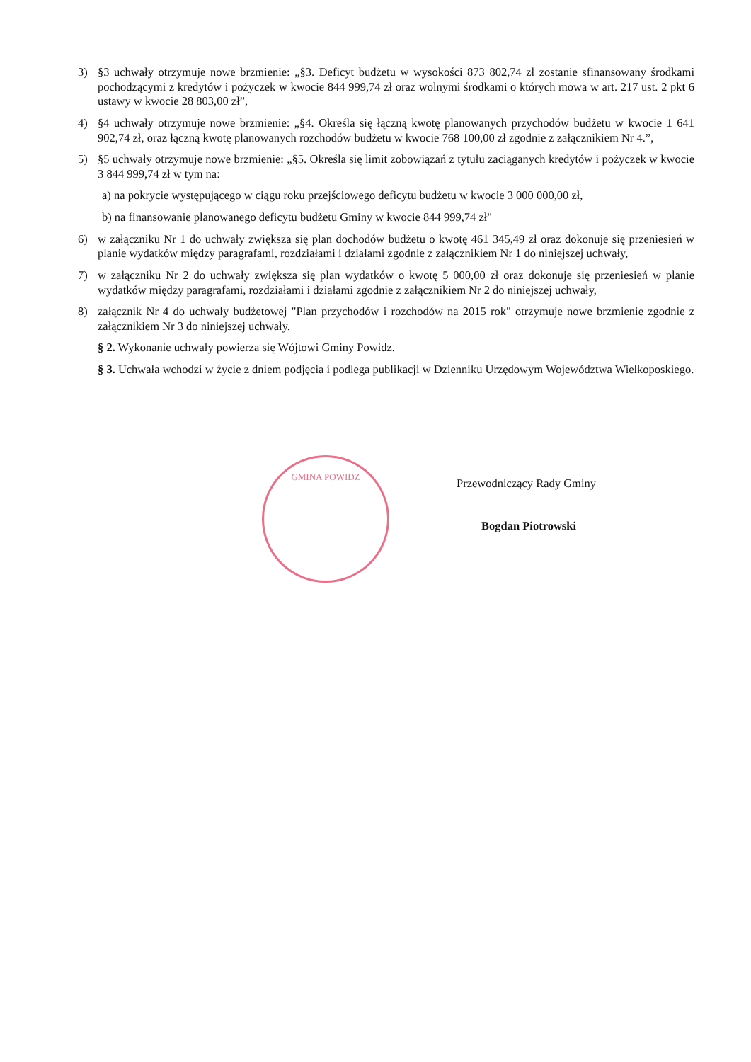3) §3 uchwały otrzymuje nowe brzmienie: „§3. Deficyt budżetu w wysokości 873 802,74 zł zostanie sfinansowany środkami pochodzącymi z kredytów i pożyczek w kwocie 844 999,74 zł oraz wolnymi środkami o których mowa w art. 217 ust. 2 pkt 6 ustawy w kwocie 28 803,00 zł”,
4) §4 uchwały otrzymuje nowe brzmienie: „§4. Określa się łączną kwotę planowanych przychodów budżetu w kwocie 1 641 902,74 zł, oraz łączną kwotę planowanych rozchodów budżetu w kwocie 768 100,00 zł zgodnie z załącznikiem Nr 4.”,
5) §5 uchwały otrzymuje nowe brzmienie: „§5. Określa się limit zobowiązań z tytułu zaciąganych kredytów i pożyczek w kwocie 3 844 999,74 zł w tym na:
a) na pokrycie występującego w ciągu roku przejściowego deficytu budżetu w kwocie 3 000 000,00 zł,
b) na finansowanie planowanego deficytu budżetu Gminy w kwocie 844 999,74 zł"
6) w załączniku Nr 1 do uchwały zwiększa się plan dochodów budżetu o kwotę 461 345,49 zł oraz dokonuje się przeniesień w planie wydatków między paragrafami, rozdziałami i działami zgodnie z załącznikiem Nr 1 do niniejszej uchwały,
7) w załączniku Nr 2 do uchwały zwiększa się plan wydatków o kwotę 5 000,00 zł oraz dokonuje się przeniesień w planie wydatków między paragrafami, rozdziałami i działami zgodnie z załącznikiem Nr 2 do niniejszej uchwały,
8) załącznik Nr 4 do uchwały budżetowej "Plan przychodów i rozchodów na 2015 rok" otrzymuje nowe brzmienie zgodnie z załącznikiem Nr 3 do niniejszej uchwały.
§ 2. Wykonanie uchwały powierza się Wójtowi Gminy Powidz.
§ 3. Uchwała wchodzi w życie z dniem podjęcia i podlega publikacji w Dzienniku Urzędowym Województwa Wielkoposkiego.
GMINA POWIDZ
Przewodniczący Rady Gminy
Bogdan Piotrowski